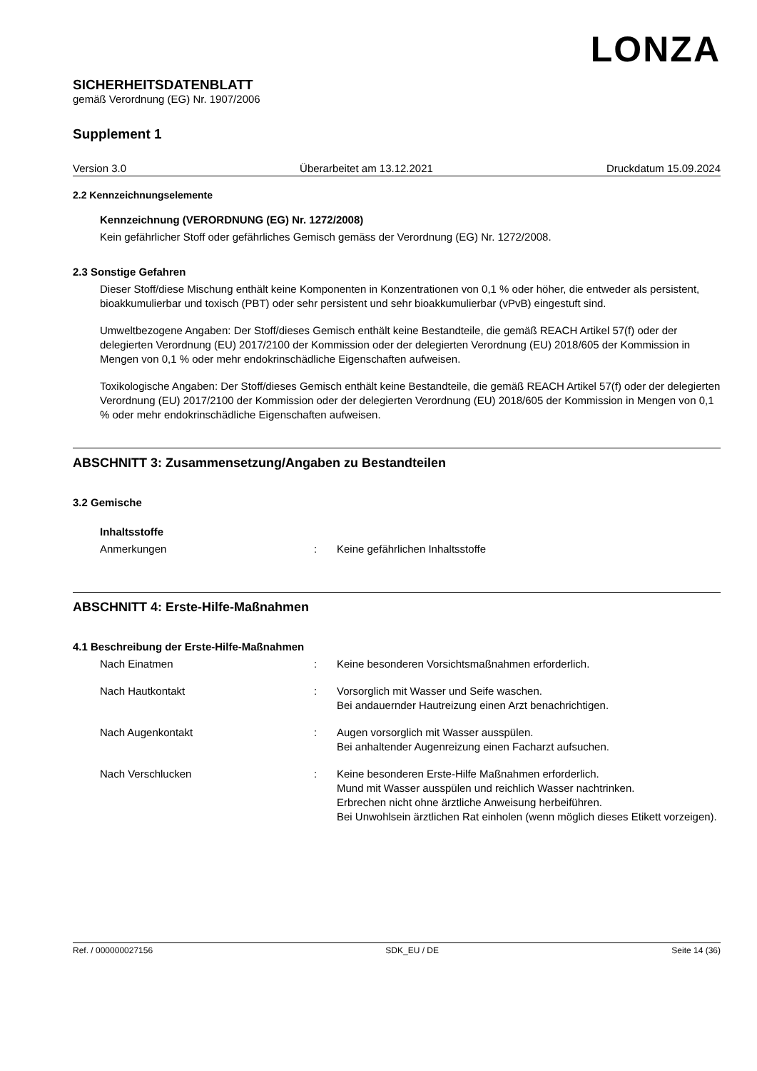LONZA
SICHERHEITSDATENBLATT
gemäß Verordnung (EG) Nr. 1907/2006
Supplement 1
Version 3.0 Überarbeitet am 13.12.2021 Druckdatum 15.09.2024
2.2 Kennzeichnungselemente
Kennzeichnung (VERORDNUNG (EG) Nr. 1272/2008)
Kein gefährlicher Stoff oder gefährliches Gemisch gemäss der Verordnung (EG) Nr. 1272/2008.
2.3 Sonstige Gefahren
Dieser Stoff/diese Mischung enthält keine Komponenten in Konzentrationen von 0,1 % oder höher, die entweder als persistent, bioakkumulierbar und toxisch (PBT) oder sehr persistent und sehr bioakkumulierbar (vPvB) eingestuft sind.
Umweltbezogene Angaben: Der Stoff/dieses Gemisch enthält keine Bestandteile, die gemäß REACH Artikel 57(f) oder der delegierten Verordnung (EU) 2017/2100 der Kommission oder der delegierten Verordnung (EU) 2018/605 der Kommission in Mengen von 0,1 % oder mehr endokrinschädliche Eigenschaften aufweisen.
Toxikologische Angaben: Der Stoff/dieses Gemisch enthält keine Bestandteile, die gemäß REACH Artikel 57(f) oder der delegierten Verordnung (EU) 2017/2100 der Kommission oder der delegierten Verordnung (EU) 2018/605 der Kommission in Mengen von 0,1 % oder mehr endokrinschädliche Eigenschaften aufweisen.
ABSCHNITT 3: Zusammensetzung/Angaben zu Bestandteilen
3.2 Gemische
Inhaltsstoffe
Anmerkungen: Keine gefährlichen Inhaltsstoffe
ABSCHNITT 4: Erste-Hilfe-Maßnahmen
4.1 Beschreibung der Erste-Hilfe-Maßnahmen
Nach Einatmen: Keine besonderen Vorsichtsmaßnahmen erforderlich.
Nach Hautkontakt: Vorsorglich mit Wasser und Seife waschen.
Bei andauernder Hautreizung einen Arzt benachrichtigen.
Nach Augenkontakt: Augen vorsorglich mit Wasser ausspülen.
Bei anhaltender Augenreizung einen Facharzt aufsuchen.
Nach Verschlucken: Keine besonderen Erste-Hilfe Maßnahmen erforderlich.
Mund mit Wasser ausspülen und reichlich Wasser nachtrinken.
Erbrechen nicht ohne ärztliche Anweisung herbeiführen.
Bei Unwohlsein ärztlichen Rat einholen (wenn möglich dieses Etikett vorzeigen).
Ref. / 000000027156 SDK_EU / DE Seite 14 (36)